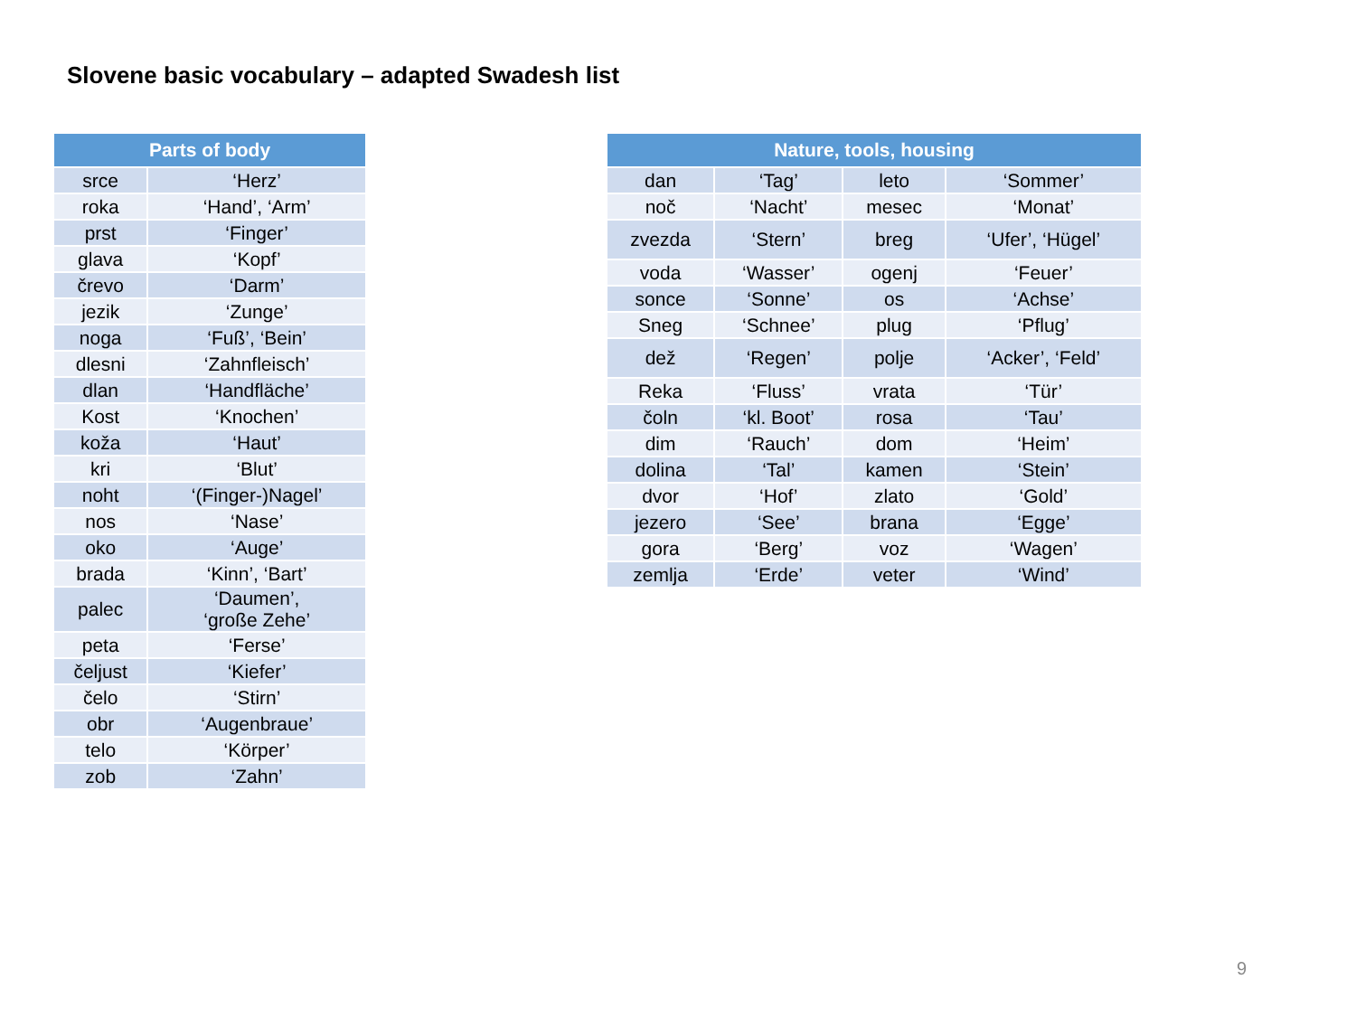Slovene basic vocabulary – adapted Swadesh list
| Parts of body | |
| --- | --- |
| srce | ‘Herz’ |
| roka | ‘Hand’, ‘Arm’ |
| prst | ‘Finger’ |
| glava | ‘Kopf’ |
| črevo | ‘Darm’ |
| jezik | ‘Zunge’ |
| noga | ‘Fuß’, ‘Bein’ |
| dlesni | ‘Zahnfleisch’ |
| dlan | ‘Handfläche’ |
| Kost | ‘Knochen’ |
| koža | ‘Haut’ |
| kri | ‘Blut’ |
| noht | ‘(Finger-)Nagel’ |
| nos | ‘Nase’ |
| oko | ‘Auge’ |
| brada | ‘Kinn’, ‘Bart’ |
| palec | ‘Daumen’, ‘große Zehe’ |
| peta | ‘Ferse’ |
| čeljust | ‘Kiefer’ |
| čelo | ‘Stirn’ |
| obr | ‘Augenbraue’ |
| telo | ‘Körper’ |
| zob | ‘Zahn’ |
| Nature, tools, housing | | | |
| --- | --- | --- | --- |
| dan | ‘Tag’ | leto | ‘Sommer’ |
| noč | ‘Nacht’ | mesec | ‘Monat’ |
| zvezda | ‘Stern’ | breg | ‘Ufer’, ‘Hügel’ |
| voda | ‘Wasser’ | ogenj | ‘Feuer’ |
| sonce | ‘Sonne’ | os | ‘Achse’ |
| Sneg | ‘Schnee’ | plug | ‘Pflug’ |
| dež | ‘Regen’ | polje | ‘Acker’, ‘Feld’ |
| Reka | ‘Fluss’ | vrata | ‘Tür’ |
| čoln | ‘kl. Boot’ | rosa | ‘Tau’ |
| dim | ‘Rauch’ | dom | ‘Heim’ |
| dolina | ‘Tal’ | kamen | ‘Stein’ |
| dvor | ‘Hof’ | zlato | ‘Gold’ |
| jezero | ‘See’ | brana | ‘Egge’ |
| gora | ‘Berg’ | voz | ‘Wagen’ |
| zemlja | ‘Erde’ | veter | ‘Wind’ |
9